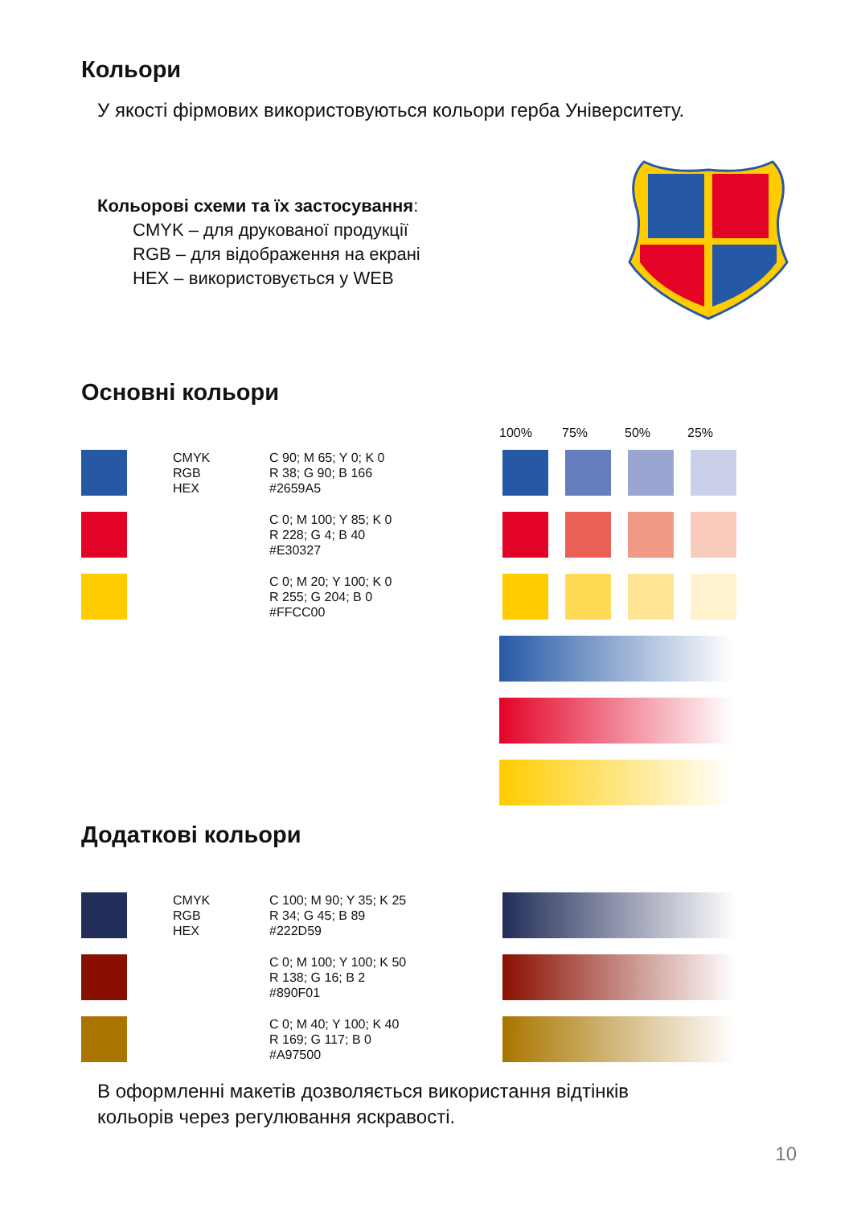Кольори
У якості фірмових використовуються кольори герба Університету.
Кольорові схеми та їх застосування:
CMYK – для друкованої продукції
RGB – для відображення на екрані
HEX – використовується у WEB
Основні кольори
100% 75% 50% 25%
CMYK
RGB
HEX
C 90; M 65; Y 0; K 0
R 38; G 90; B 166
#2659A5
C 0; M 100; Y 85; K 0
R 228; G 4; B 40
#E30327
C 0; M 20; Y 100; K 0
R 255; G 204; B 0
#FFCC00
Додаткові кольори
CMYK
RGB
HEX
C 100; M 90; Y 35; K 25
R 34; G 45; B 89
#222D59
C 0; M 100; Y 100; K 50
R 138; G 16; B 2
#890F01
C 0; M 40; Y 100; K 40
R 169; G 117; B 0
#A97500
В оформленні макетів дозволяється використання відтінків
кольорів через регулювання яскравості.
10